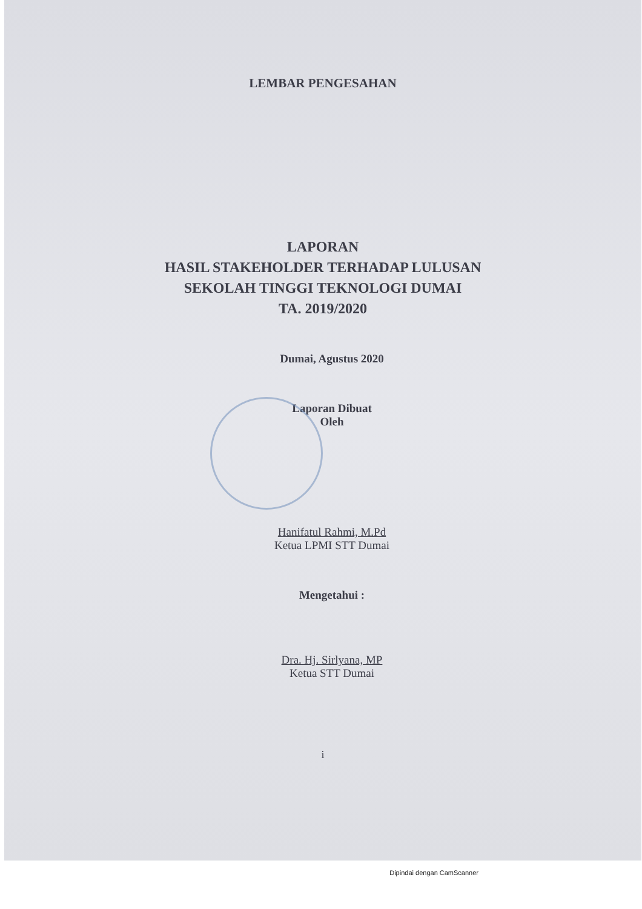LEMBAR PENGESAHAN
LAPORAN
HASIL STAKEHOLDER TERHADAP LULUSAN
SEKOLAH TINGGI TEKNOLOGI DUMAI
TA. 2019/2020
Dumai, Agustus 2020
Laporan Dibuat
Oleh
Hanifatul Rahmi, M.Pd
Ketua LPMI STT Dumai
Mengetahui :
Dra. Hj. Sirlyana, MP
Ketua STT Dumai
i
Dipindai dengan CamScanner